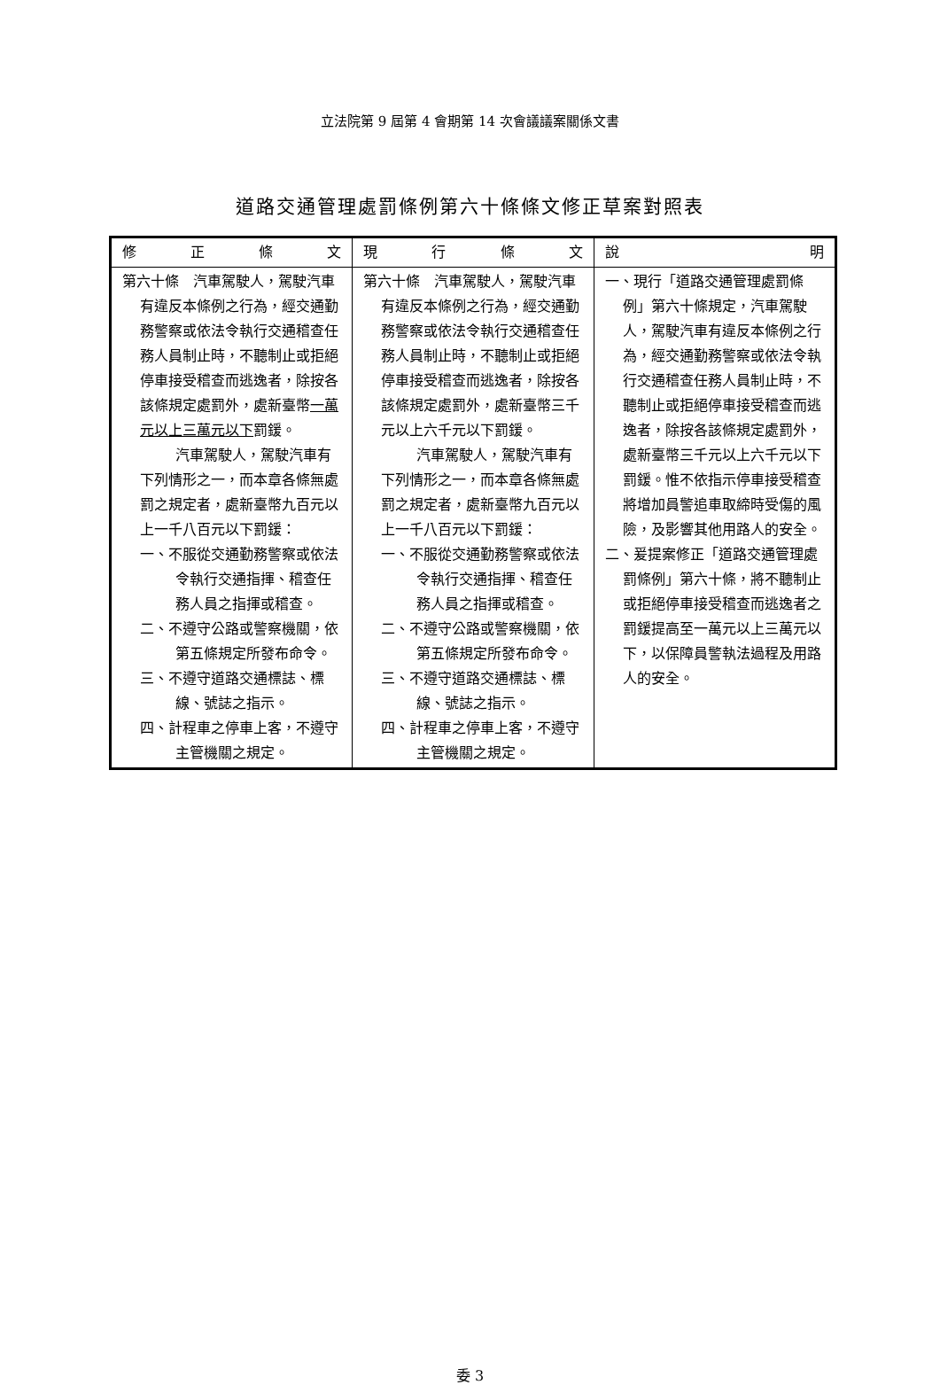立法院第 9 屆第 4 會期第 14 次會議議案關係文書
道路交通管理處罰條例第六十條條文修正草案對照表
| 修 正 條 文 | 現 行 條 文 | 說 明 |
| --- | --- | --- |
| 第六十條 汽車駕駛人，駕駛汽車有違反本條例之行為，經交通勤務警察或依法令執行交通稽查任務人員制止時，不聽制止或拒絕停車接受稽查而逃逸者，除按各該條規定處罰外，處新臺幣 一萬元以上三萬元以下 罰鍰。 汽車駕駛人，駕駛汽車有下列情形之一，而本章各條無處罰之規定者，處新臺幣九百元以上一千八百元以下罰鍰： 一、不服從交通勤務警察或依法令執行交通指揮、稽查任務人員之指揮或稽查。 二、不遵守公路或警察機關，依第五條規定所發布命令。 三、不遵守道路交通標誌、標線、號誌之指示。 四、計程車之停車上客，不遵守主管機關之規定。 | 第六十條 汽車駕駛人，駕駛汽車有違反本條例之行為，經交通勤務警察或依法令執行交通稽查任務人員制止時，不聽制止或拒絕停車接受稽查而逃逸者，除按各該條規定處罰外，處新臺幣三千元以上六千元以下罰鍰。 汽車駕駛人，駕駛汽車有下列情形之一，而本章各條無處罰之規定者，處新臺幣九百元以上一千八百元以下罰鍰： 一、不服從交通勤務警察或依法令執行交通指揮、稽查任務人員之指揮或稽查。 二、不遵守公路或警察機關，依第五條規定所發布命令。 三、不遵守道路交通標誌、標線、號誌之指示。 四、計程車之停車上客，不遵守主管機關之規定。 | 一、現行「道路交通管理處罰條例」第六十條規定，汽車駕駛人，駕駛汽車有違反本條例之行為，經交通勤務警察或依法令執行交通稽查任務人員制止時，不聽制止或拒絕停車接受稽查而逃逸者，除按各該條規定處罰外，處新臺幣三千元以上六千元以下罰鍰。惟不依指示停車接受稽查將增加員警追車取締時受傷的風險，及影響其他用路人的安全。 二、爰提案修正「道路交通管理處罰條例」第六十條，將不聽制止或拒絕停車接受稽查而逃逸者之罰鍰提高至一萬元以上三萬元以下，以保障員警執法過程及用路人的安全。 |
委 3